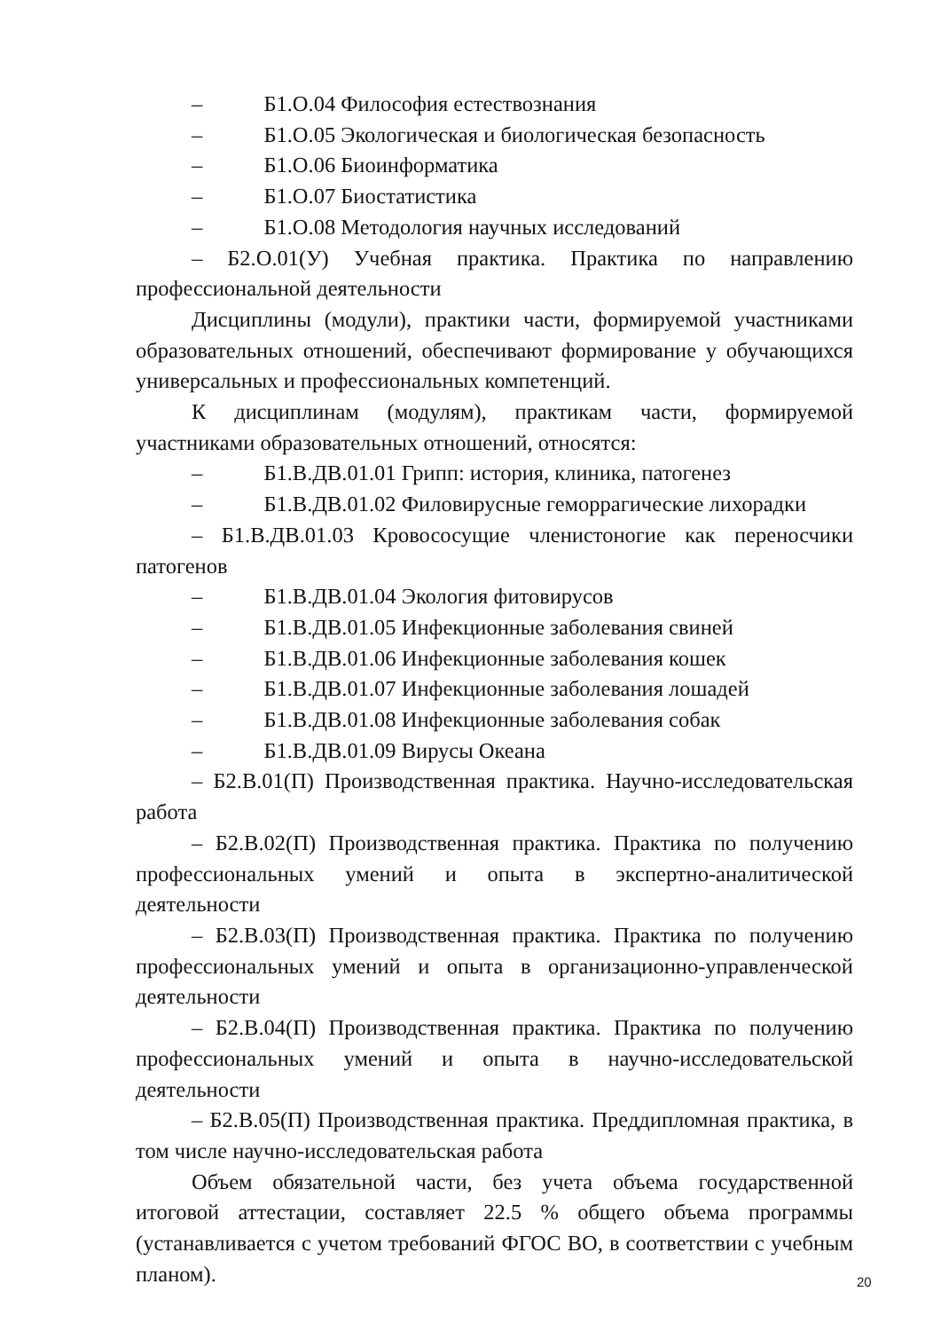– Б1.О.04 Философия естествознания
– Б1.О.05 Экологическая и биологическая безопасность
– Б1.О.06 Биоинформатика
– Б1.О.07 Биостатистика
– Б1.О.08 Методология научных исследований
– Б2.О.01(У) Учебная практика. Практика по направлению профессиональной деятельности
Дисциплины (модули), практики части, формируемой участниками образовательных отношений, обеспечивают формирование у обучающихся универсальных и профессиональных компетенций.
К дисциплинам (модулям), практикам части, формируемой участниками образовательных отношений, относятся:
– Б1.В.ДВ.01.01 Грипп: история, клиника, патогенез
– Б1.В.ДВ.01.02 Филовирусные геморрагические лихорадки
– Б1.В.ДВ.01.03 Кровососущие членистоногие как переносчики патогенов
– Б1.В.ДВ.01.04 Экология фитовирусов
– Б1.В.ДВ.01.05 Инфекционные заболевания свиней
– Б1.В.ДВ.01.06 Инфекционные заболевания кошек
– Б1.В.ДВ.01.07 Инфекционные заболевания лошадей
– Б1.В.ДВ.01.08 Инфекционные заболевания собак
– Б1.В.ДВ.01.09 Вирусы Океана
– Б2.В.01(П) Производственная практика. Научно-исследовательская работа
– Б2.В.02(П) Производственная практика. Практика по получению профессиональных умений и опыта в экспертно-аналитической деятельности
– Б2.В.03(П) Производственная практика. Практика по получению профессиональных умений и опыта в организационно-управленческой деятельности
– Б2.В.04(П) Производственная практика. Практика по получению профессиональных умений и опыта в научно-исследовательской деятельности
– Б2.В.05(П) Производственная практика. Преддипломная практика, в том числе научно-исследовательская работа
Объем обязательной части, без учета объема государственной итоговой аттестации, составляет 22.5 % общего объема программы (устанавливается с учетом требований ФГОС ВО, в соответствии с учебным планом).
20